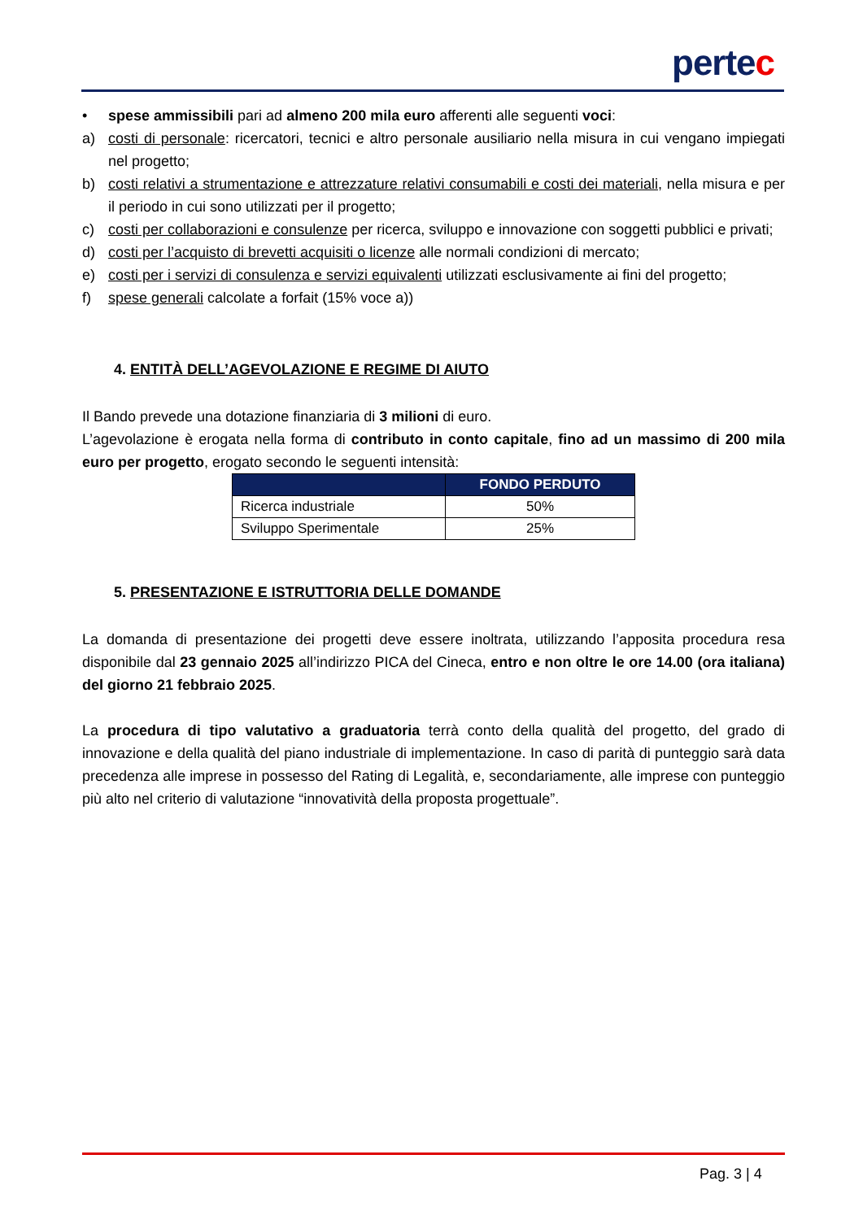pertec
• spese ammissibili pari ad almeno 200 mila euro afferenti alle seguenti voci:
a) costi di personale: ricercatori, tecnici e altro personale ausiliario nella misura in cui vengano impiegati nel progetto;
b) costi relativi a strumentazione e attrezzature relativi consumabili e costi dei materiali, nella misura e per il periodo in cui sono utilizzati per il progetto;
c) costi per collaborazioni e consulenze per ricerca, sviluppo e innovazione con soggetti pubblici e privati;
d) costi per l’acquisto di brevetti acquisiti o licenze alle normali condizioni di mercato;
e) costi per i servizi di consulenza e servizi equivalenti utilizzati esclusivamente ai fini del progetto;
f) spese generali calcolate a forfait (15% voce a))
4. ENTITÀ DELL’AGEVOLAZIONE E REGIME DI AIUTO
Il Bando prevede una dotazione finanziaria di 3 milioni di euro.
L’agevolazione è erogata nella forma di contributo in conto capitale, fino ad un massimo di 200 mila euro per progetto, erogato secondo le seguenti intensità:
| | FONDO PERDUTO |
| --- | --- |
| Ricerca industriale | 50% |
| Sviluppo Sperimentale | 25% |
5. PRESENTAZIONE E ISTRUTTORIA DELLE DOMANDE
La domanda di presentazione dei progetti deve essere inoltrata, utilizzando l’apposita procedura resa disponibile dal 23 gennaio 2025 all’indirizzo PICA del Cineca, entro e non oltre le ore 14.00 (ora italiana) del giorno 21 febbraio 2025.
La procedura di tipo valutativo a graduatoria terrà conto della qualità del progetto, del grado di innovazione e della qualità del piano industriale di implementazione. In caso di parità di punteggio sarà data precedenza alle imprese in possesso del Rating di Legalità, e, secondariamente, alle imprese con punteggio più alto nel criterio di valutazione “innovatività della proposta progettuale”.
Pag. 3 | 4